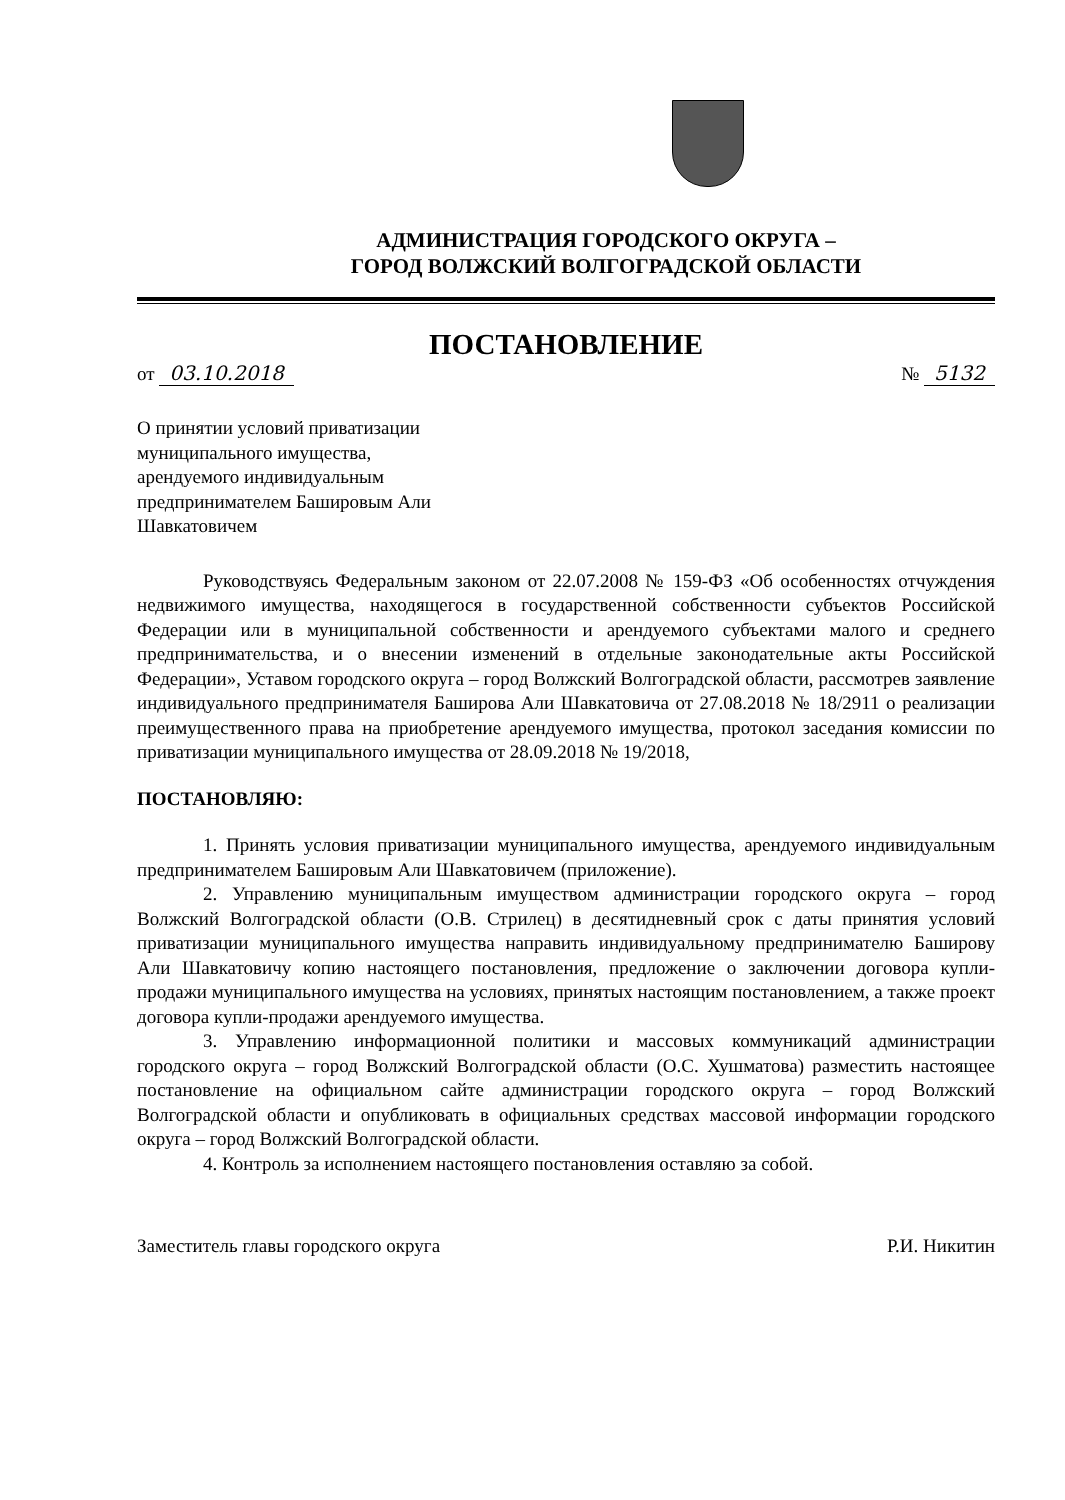АДМИНИСТРАЦИЯ ГОРОДСКОГО ОКРУГА –
ГОРОД ВОЛЖСКИЙ ВОЛГОГРАДСКОЙ ОБЛАСТИ
ПОСТАНОВЛЕНИЕ
от 03.10.2018 № 5132
О принятии условий приватизации муниципального имущества, арендуемого индивидуальным предпринимателем Башировым Али Шавкатовичем
Руководствуясь Федеральным законом от 22.07.2008 № 159-ФЗ «Об особенностях отчуждения недвижимого имущества, находящегося в государственной собственности субъектов Российской Федерации или в муниципальной собственности и арендуемого субъектами малого и среднего предпринимательства, и о внесении изменений в отдельные законодательные акты Российской Федерации», Уставом городского округа – город Волжский Волгоградской области, рассмотрев заявление индивидуального предпринимателя Баширова Али Шавкатовича от 27.08.2018 № 18/2911 о реализации преимущественного права на приобретение арендуемого имущества, протокол заседания комиссии по приватизации муниципального имущества от 28.09.2018 № 19/2018,
ПОСТАНОВЛЯЮ:
1. Принять условия приватизации муниципального имущества, арендуемого индивидуальным предпринимателем Башировым Али Шавкатовичем (приложение).
2. Управлению муниципальным имуществом администрации городского округа – город Волжский Волгоградской области (О.В. Стрилец) в десятидневный срок с даты принятия условий приватизации муниципального имущества направить индивидуальному предпринимателю Баширову Али Шавкатовичу копию настоящего постановления, предложение о заключении договора купли-продажи муниципального имущества на условиях, принятых настоящим постановлением, а также проект договора купли-продажи арендуемого имущества.
3. Управлению информационной политики и массовых коммуникаций администрации городского округа – город Волжский Волгоградской области (О.С. Хушматова) разместить настоящее постановление на официальном сайте администрации городского округа – город Волжский Волгоградской области и опубликовать в официальных средствах массовой информации городского округа – город Волжский Волгоградской области.
4. Контроль за исполнением настоящего постановления оставляю за собой.
Заместитель главы городского округа Р.И. Никитин